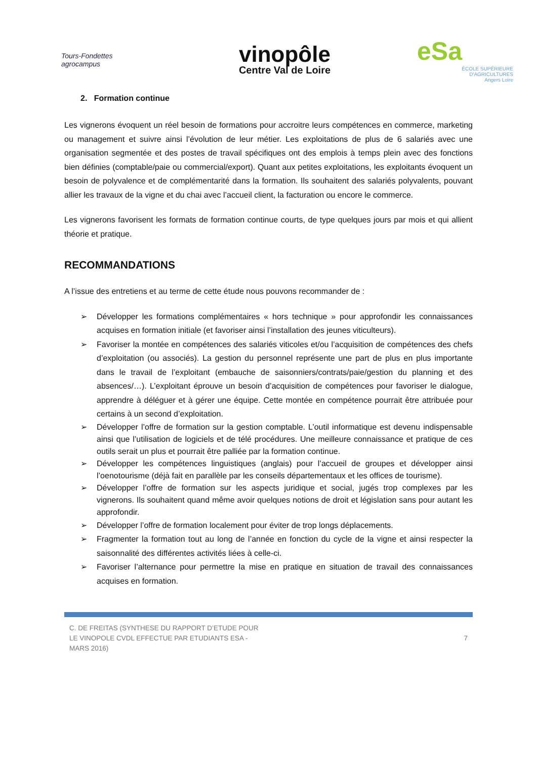Tours-Fondettes agrocampus
vinopôle
Centre Val de Loire
eSa
ÉCOLE SUPÉRIEURE
D'AGRICULTURES
Angers Loire
2. Formation continue
Les vignerons évoquent un réel besoin de formations pour accroitre leurs compétences en commerce, marketing ou management et suivre ainsi l’évolution de leur métier. Les exploitations de plus de 6 salariés avec une organisation segmentée et des postes de travail spécifiques ont des emplois à temps plein avec des fonctions bien définies (comptable/paie ou commercial/export). Quant aux petites exploitations, les exploitants évoquent un besoin de polyvalence et de complémentarité dans la formation. Ils souhaitent des salariés polyvalents, pouvant allier les travaux de la vigne et du chai avec l’accueil client, la facturation ou encore le commerce.
Les vignerons favorisent les formats de formation continue courts, de type quelques jours par mois et qui allient théorie et pratique.
RECOMMANDATIONS
A l’issue des entretiens et au terme de cette étude nous pouvons recommander de :
➢ Développer les formations complémentaires « hors technique » pour approfondir les connaissances acquises en formation initiale (et favoriser ainsi l’installation des jeunes viticulteurs).
➢ Favoriser la montée en compétences des salariés viticoles et/ou l’acquisition de compétences des chefs d’exploitation (ou associés). La gestion du personnel représente une part de plus en plus importante dans le travail de l’exploitant (embauche de saisonniers/contrats/paie/gestion du planning et des absences/…). L’exploitant éprouve un besoin d’acquisition de compétences pour favoriser le dialogue, apprendre à déléguer et à gérer une équipe. Cette montée en compétence pourrait être attribuée pour certains à un second d’exploitation.
➢ Développer l’offre de formation sur la gestion comptable. L’outil informatique est devenu indispensable ainsi que l’utilisation de logiciels et de télé procédures. Une meilleure connaissance et pratique de ces outils serait un plus et pourrait être palliée par la formation continue.
➢ Développer les compétences linguistiques (anglais) pour l’accueil de groupes et développer ainsi l’oenotourisme (déjà fait en parallèle par les conseils départementaux et les offices de tourisme).
➢ Développer l’offre de formation sur les aspects juridique et social, jugés trop complexes par les vignerons. Ils souhaitent quand même avoir quelques notions de droit et législation sans pour autant les approfondir.
➢ Développer l’offre de formation localement pour éviter de trop longs déplacements.
➢ Fragmenter la formation tout au long de l’année en fonction du cycle de la vigne et ainsi respecter la saisonnalité des différentes activités liées à celle-ci.
➢ Favoriser l’alternance pour permettre la mise en pratique en situation de travail des connaissances acquises en formation.
C. DE FREITAS (SYNTHESE DU RAPPORT D’ETUDE POUR LE VINOPOLE CVDL EFFECTUE PAR ETUDIANTS ESA - MARS 2016)
7